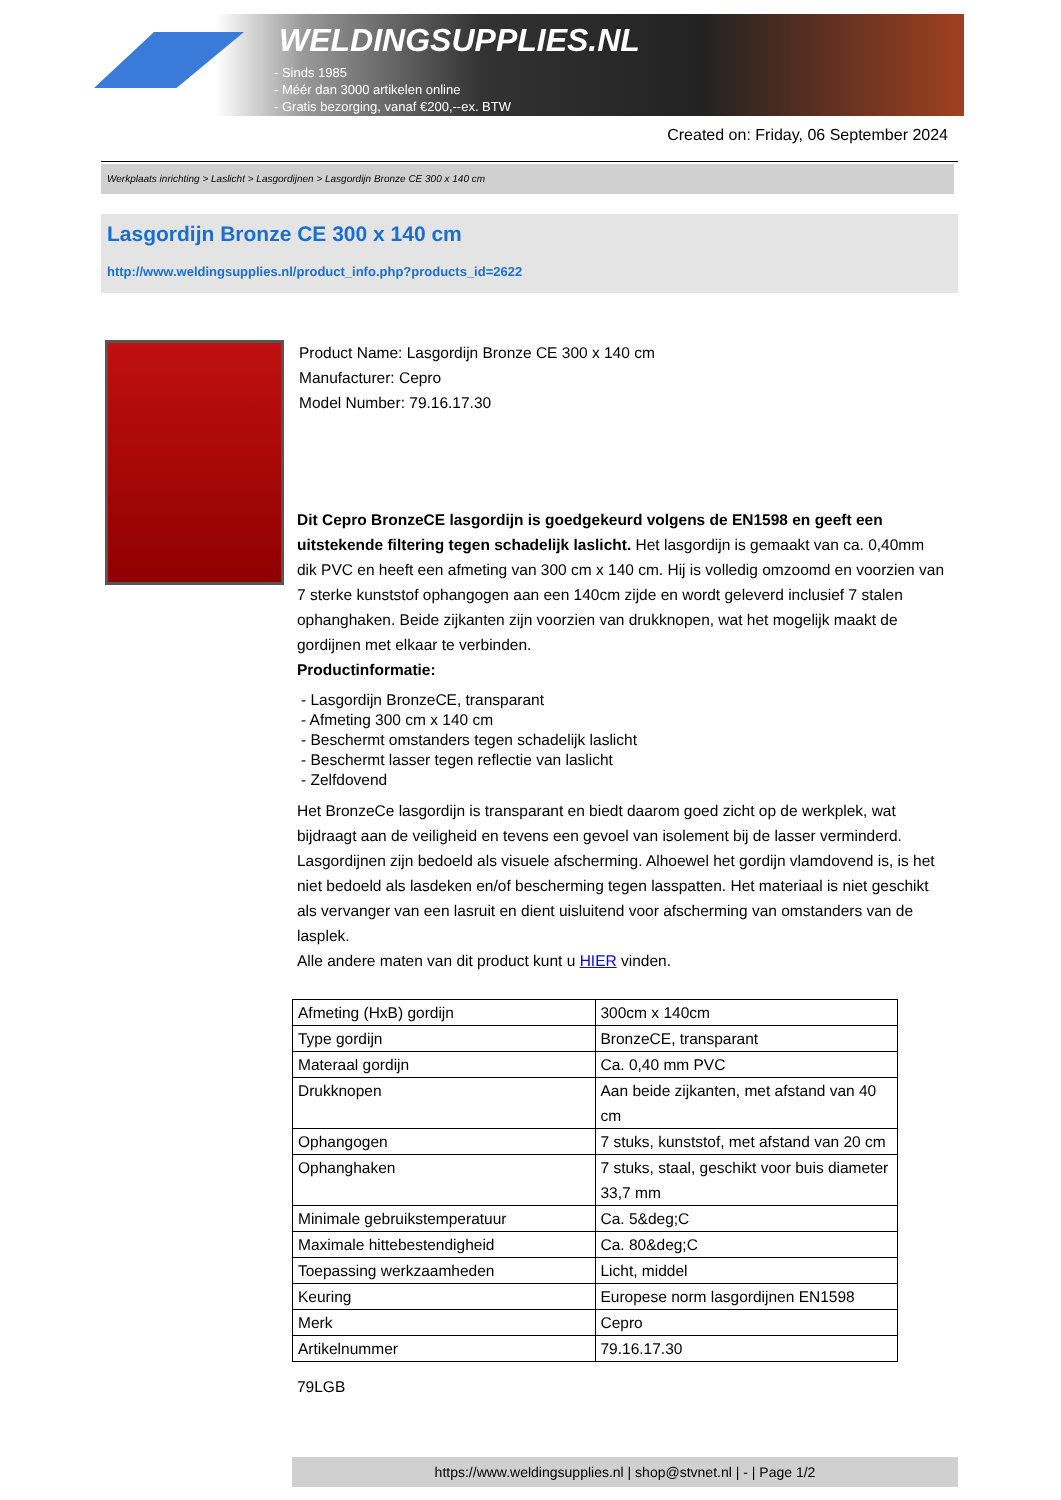WELDINGSUPPLIES.NL
- Sinds 1985
- Méér dan 3000 artikelen online
- Gratis bezorging, vanaf €200,--ex. BTW
Created on: Friday, 06 September 2024
Werkplaats inrichting > Laslicht > Lasgordijnen > Lasgordijn Bronze CE 300 x 140 cm
Lasgordijn Bronze CE 300 x 140 cm
http://www.weldingsupplies.nl/product_info.php?products_id=2622
Product Name: Lasgordijn Bronze CE 300 x 140 cm
Manufacturer: Cepro
Model Number: 79.16.17.30
Dit Cepro BronzeCE lasgordijn is goedgekeurd volgens de EN1598 en geeft een uitstekende filtering tegen schadelijk laslicht. Het lasgordijn is gemaakt van ca. 0,40mm dik PVC en heeft een afmeting van 300 cm x 140 cm. Hij is volledig omzoomd en voorzien van 7 sterke kunststof ophangogen aan een 140cm zijde en wordt geleverd inclusief 7 stalen ophanghaken. Beide zijkanten zijn voorzien van drukknopen, wat het mogelijk maakt de gordijnen met elkaar te verbinden.
Productinformatie:
- Lasgordijn BronzeCE, transparant
- Afmeting 300 cm x 140 cm
- Beschermt omstanders tegen schadelijk laslicht
- Beschermt lasser tegen reflectie van laslicht
- Zelfdovend
Het BronzeCe lasgordijn is transparant en biedt daarom goed zicht op de werkplek, wat bijdraagt aan de veiligheid en tevens een gevoel van isolement bij de lasser verminderd.
Lasgordijnen zijn bedoeld als visuele afscherming. Alhoewel het gordijn vlamdovend is, is het niet bedoeld als lasdeken en/of bescherming tegen lasspatten. Het materiaal is niet geschikt als vervanger van een lasruit en dient uisluitend voor afscherming van omstanders van de lasplek.
Alle andere maten van dit product kunt u HIER vinden.
| Afmeting (HxB) gordijn | 300cm x 140cm |
| Type gordijn | BronzeCE, transparant |
| Materaal gordijn | Ca. 0,40 mm PVC |
| Drukknopen | Aan beide zijkanten, met afstand van 40 cm |
| Ophangogen | 7 stuks, kunststof, met afstand van 20 cm |
| Ophanghaken | 7 stuks, staal, geschikt voor buis diameter 33,7 mm |
| Minimale gebruikstemperatuur | Ca. 5&deg;C |
| Maximale hittebestendigheid | Ca. 80&deg;C |
| Toepassing werkzaamheden | Licht, middel |
| Keuring | Europese norm lasgordijnen EN1598 |
| Merk | Cepro |
| Artikelnummer | 79.16.17.30 |
79LGB
https://www.weldingsupplies.nl | shop@stvnet.nl | - | Page 1/2